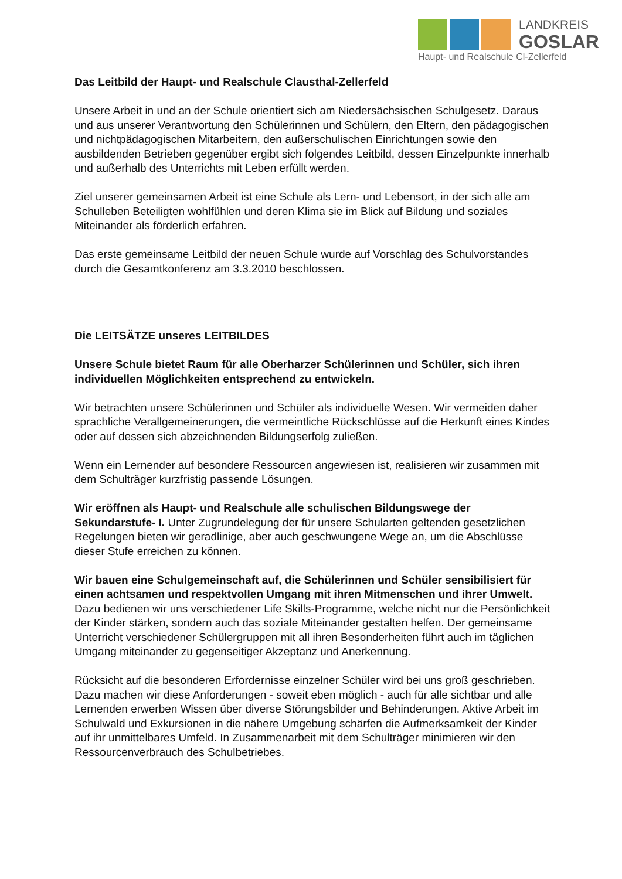LANDKREIS
GOSLAR
Haupt- und Realschule Cl-Zellerfeld
Das Leitbild der Haupt- und Realschule Clausthal-Zellerfeld
Unsere Arbeit in und an der Schule orientiert sich am Niedersächsischen Schulgesetz. Daraus und aus unserer Verantwortung den Schülerinnen und Schülern, den Eltern, den pädagogischen und nichtpädagogischen Mitarbeitern, den außerschulischen Einrichtungen sowie den ausbildenden Betrieben gegenüber ergibt sich folgendes Leitbild, dessen Einzelpunkte innerhalb und außerhalb des Unterrichts mit Leben erfüllt werden.
Ziel unserer gemeinsamen Arbeit ist eine Schule als Lern- und Lebensort, in der sich alle am Schulleben Beteiligten wohlfühlen und deren Klima sie im Blick auf Bildung und soziales Miteinander als förderlich erfahren.
Das erste gemeinsame Leitbild der neuen Schule wurde auf Vorschlag des Schulvorstandes durch die Gesamtkonferenz am 3.3.2010 beschlossen.
Die LEITSÄTZE unseres LEITBILDES
Unsere Schule bietet Raum für alle Oberharzer Schülerinnen und Schüler, sich ihren individuellen Möglichkeiten entsprechend zu entwickeln.
Wir betrachten unsere Schülerinnen und Schüler als individuelle Wesen. Wir vermeiden daher sprachliche Verallgemeinerungen, die vermeintliche Rückschlüsse auf die Herkunft eines Kindes oder auf dessen sich abzeichnenden Bildungserfolg zuließen.
Wenn ein Lernender auf besondere Ressourcen angewiesen ist, realisieren wir zusammen mit dem Schulträger kurzfristig passende Lösungen.
Wir eröffnen als Haupt- und Realschule alle schulischen Bildungswege der Sekundarstufe- I. Unter Zugrundelegung der für unsere Schularten geltenden gesetzlichen Regelungen bieten wir geradlinige, aber auch geschwungene Wege an, um die Abschlüsse dieser Stufe erreichen zu können.
Wir bauen eine Schulgemeinschaft auf, die Schülerinnen und Schüler sensibilisiert für einen achtsamen und respektvollen Umgang mit ihren Mitmenschen und ihrer Umwelt. Dazu bedienen wir uns verschiedener Life Skills-Programme, welche nicht nur die Persönlichkeit der Kinder stärken, sondern auch das soziale Miteinander gestalten helfen. Der gemeinsame Unterricht verschiedener Schülergruppen mit all ihren Besonderheiten führt auch im täglichen Umgang miteinander zu gegenseitiger Akzeptanz und Anerkennung.
Rücksicht auf die besonderen Erfordernisse einzelner Schüler wird bei uns groß geschrieben. Dazu machen wir diese Anforderungen - soweit eben möglich - auch für alle sichtbar und alle Lernenden erwerben Wissen über diverse Störungsbilder und Behinderungen. Aktive Arbeit im Schulwald und Exkursionen in die nähere Umgebung schärfen die Aufmerksamkeit der Kinder auf ihr unmittelbares Umfeld. In Zusammenarbeit mit dem Schulträger minimieren wir den Ressourcenverbrauch des Schulbetriebes.